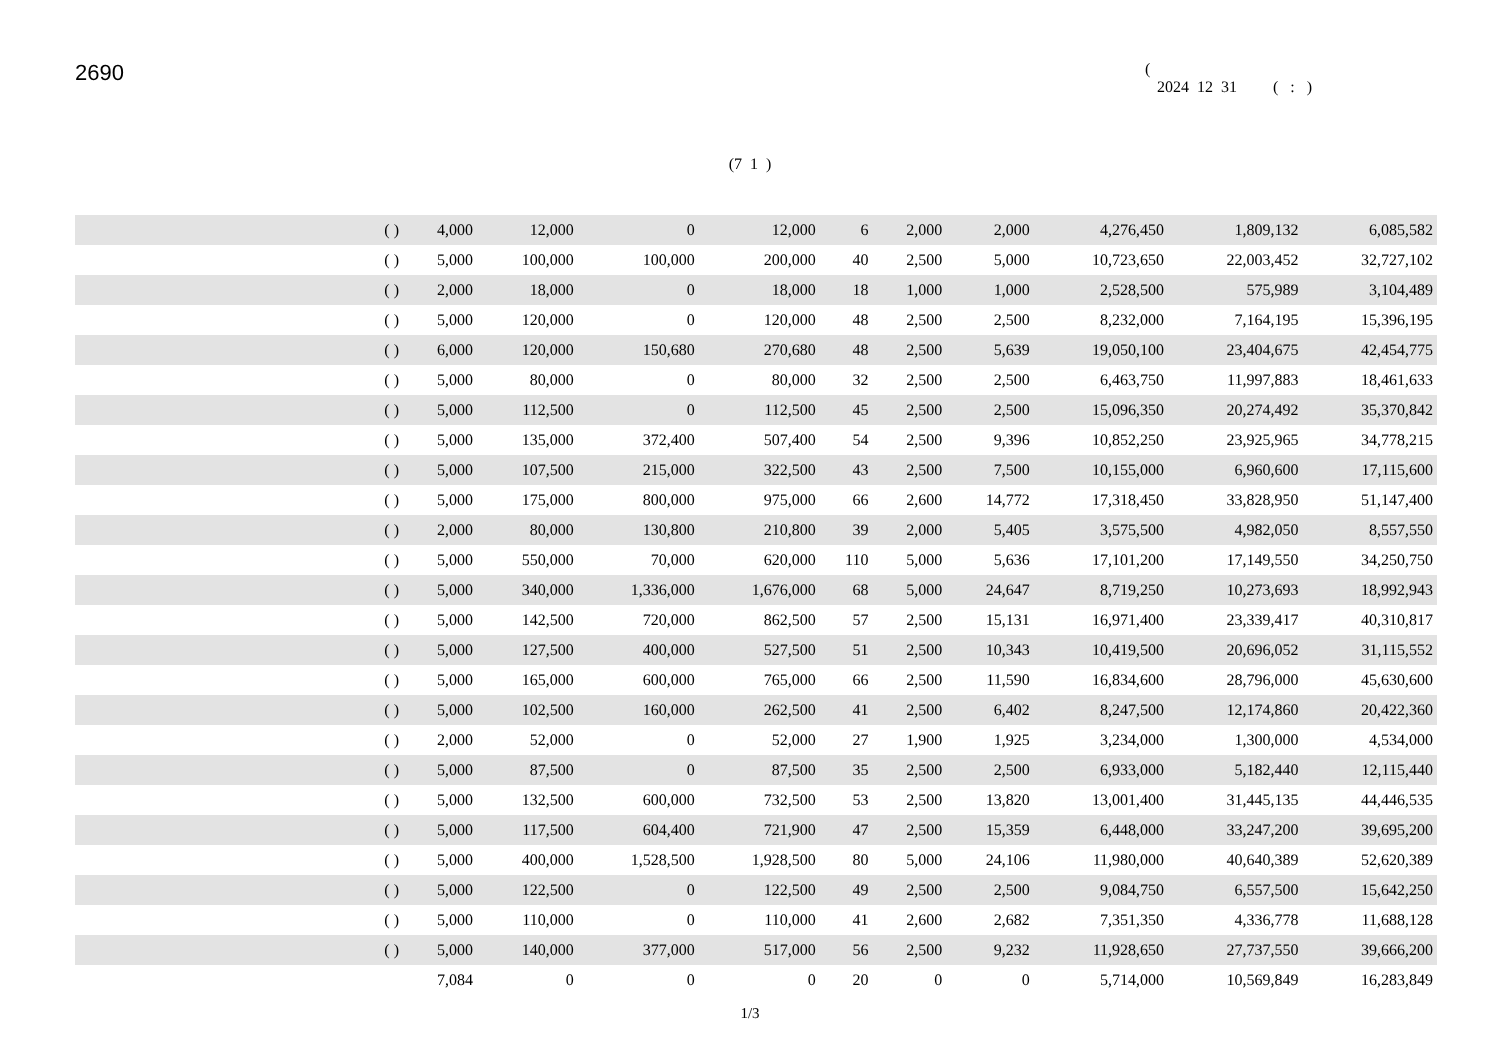2690
(
2024 12 31 ( : )
(7 1 )
| ( ) | 4,000 | 12,000 | 0 | 12,000 | 6 | 2,000 | 2,000 | 4,276,450 | 1,809,132 | 6,085,582 |
| ( ) | 5,000 | 100,000 | 100,000 | 200,000 | 40 | 2,500 | 5,000 | 10,723,650 | 22,003,452 | 32,727,102 |
| ( ) | 2,000 | 18,000 | 0 | 18,000 | 18 | 1,000 | 1,000 | 2,528,500 | 575,989 | 3,104,489 |
| ( ) | 5,000 | 120,000 | 0 | 120,000 | 48 | 2,500 | 2,500 | 8,232,000 | 7,164,195 | 15,396,195 |
| ( ) | 6,000 | 120,000 | 150,680 | 270,680 | 48 | 2,500 | 5,639 | 19,050,100 | 23,404,675 | 42,454,775 |
| ( ) | 5,000 | 80,000 | 0 | 80,000 | 32 | 2,500 | 2,500 | 6,463,750 | 11,997,883 | 18,461,633 |
| ( ) | 5,000 | 112,500 | 0 | 112,500 | 45 | 2,500 | 2,500 | 15,096,350 | 20,274,492 | 35,370,842 |
| ( ) | 5,000 | 135,000 | 372,400 | 507,400 | 54 | 2,500 | 9,396 | 10,852,250 | 23,925,965 | 34,778,215 |
| ( ) | 5,000 | 107,500 | 215,000 | 322,500 | 43 | 2,500 | 7,500 | 10,155,000 | 6,960,600 | 17,115,600 |
| ( ) | 5,000 | 175,000 | 800,000 | 975,000 | 66 | 2,600 | 14,772 | 17,318,450 | 33,828,950 | 51,147,400 |
| ( ) | 2,000 | 80,000 | 130,800 | 210,800 | 39 | 2,000 | 5,405 | 3,575,500 | 4,982,050 | 8,557,550 |
| ( ) | 5,000 | 550,000 | 70,000 | 620,000 | 110 | 5,000 | 5,636 | 17,101,200 | 17,149,550 | 34,250,750 |
| ( ) | 5,000 | 340,000 | 1,336,000 | 1,676,000 | 68 | 5,000 | 24,647 | 8,719,250 | 10,273,693 | 18,992,943 |
| ( ) | 5,000 | 142,500 | 720,000 | 862,500 | 57 | 2,500 | 15,131 | 16,971,400 | 23,339,417 | 40,310,817 |
| ( ) | 5,000 | 127,500 | 400,000 | 527,500 | 51 | 2,500 | 10,343 | 10,419,500 | 20,696,052 | 31,115,552 |
| ( ) | 5,000 | 165,000 | 600,000 | 765,000 | 66 | 2,500 | 11,590 | 16,834,600 | 28,796,000 | 45,630,600 |
| ( ) | 5,000 | 102,500 | 160,000 | 262,500 | 41 | 2,500 | 6,402 | 8,247,500 | 12,174,860 | 20,422,360 |
| ( ) | 2,000 | 52,000 | 0 | 52,000 | 27 | 1,900 | 1,925 | 3,234,000 | 1,300,000 | 4,534,000 |
| ( ) | 5,000 | 87,500 | 0 | 87,500 | 35 | 2,500 | 2,500 | 6,933,000 | 5,182,440 | 12,115,440 |
| ( ) | 5,000 | 132,500 | 600,000 | 732,500 | 53 | 2,500 | 13,820 | 13,001,400 | 31,445,135 | 44,446,535 |
| ( ) | 5,000 | 117,500 | 604,400 | 721,900 | 47 | 2,500 | 15,359 | 6,448,000 | 33,247,200 | 39,695,200 |
| ( ) | 5,000 | 400,000 | 1,528,500 | 1,928,500 | 80 | 5,000 | 24,106 | 11,980,000 | 40,640,389 | 52,620,389 |
| ( ) | 5,000 | 122,500 | 0 | 122,500 | 49 | 2,500 | 2,500 | 9,084,750 | 6,557,500 | 15,642,250 |
| ( ) | 5,000 | 110,000 | 0 | 110,000 | 41 | 2,600 | 2,682 | 7,351,350 | 4,336,778 | 11,688,128 |
| ( ) | 5,000 | 140,000 | 377,000 | 517,000 | 56 | 2,500 | 9,232 | 11,928,650 | 27,737,550 | 39,666,200 |
| | 7,084 | 0 | 0 | 0 | 20 | 0 | 0 | 5,714,000 | 10,569,849 | 16,283,849 |
1/3